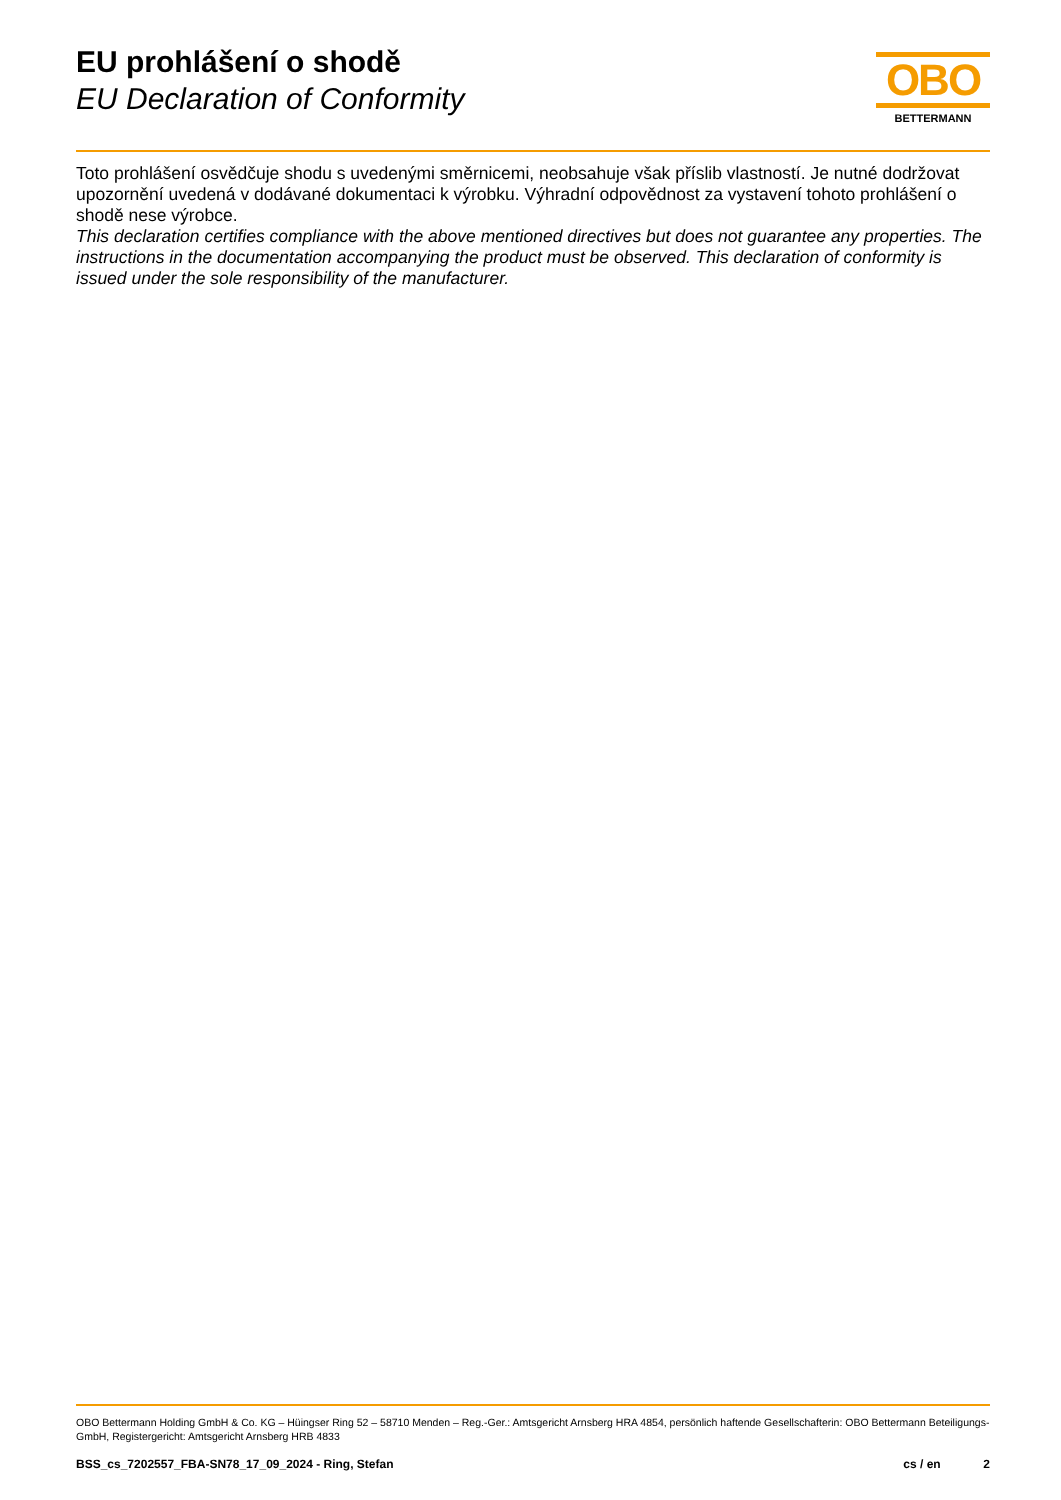EU prohlášení o shodě
EU Declaration of Conformity
OBO
BETTERMANN
Toto prohlášení osvědčuje shodu s uvedenými směrnicemi, neobsahuje však příslib vlastností. Je nutné dodržovat upozornění uvedená v dodávané dokumentaci k výrobku. Výhradní odpovědnost za vystavení tohoto prohlášení o shodě nese výrobce.
This declaration certifies compliance with the above mentioned directives but does not guarantee any properties. The instructions in the documentation accompanying the product must be observed. This declaration of conformity is issued under the sole responsibility of the manufacturer.
OBO Bettermann Holding GmbH & Co. KG – Hüingser Ring 52 – 58710 Menden – Reg.-Ger.: Amtsgericht Arnsberg HRA 4854, persönlich haftende Gesellschafterin: OBO Bettermann Beteiligungs-GmbH, Registergericht: Amtsgericht Arnsberg HRB 4833
BSS_cs_7202557_FBA-SN78_17_09_2024 - Ring, Stefan cs / en 2